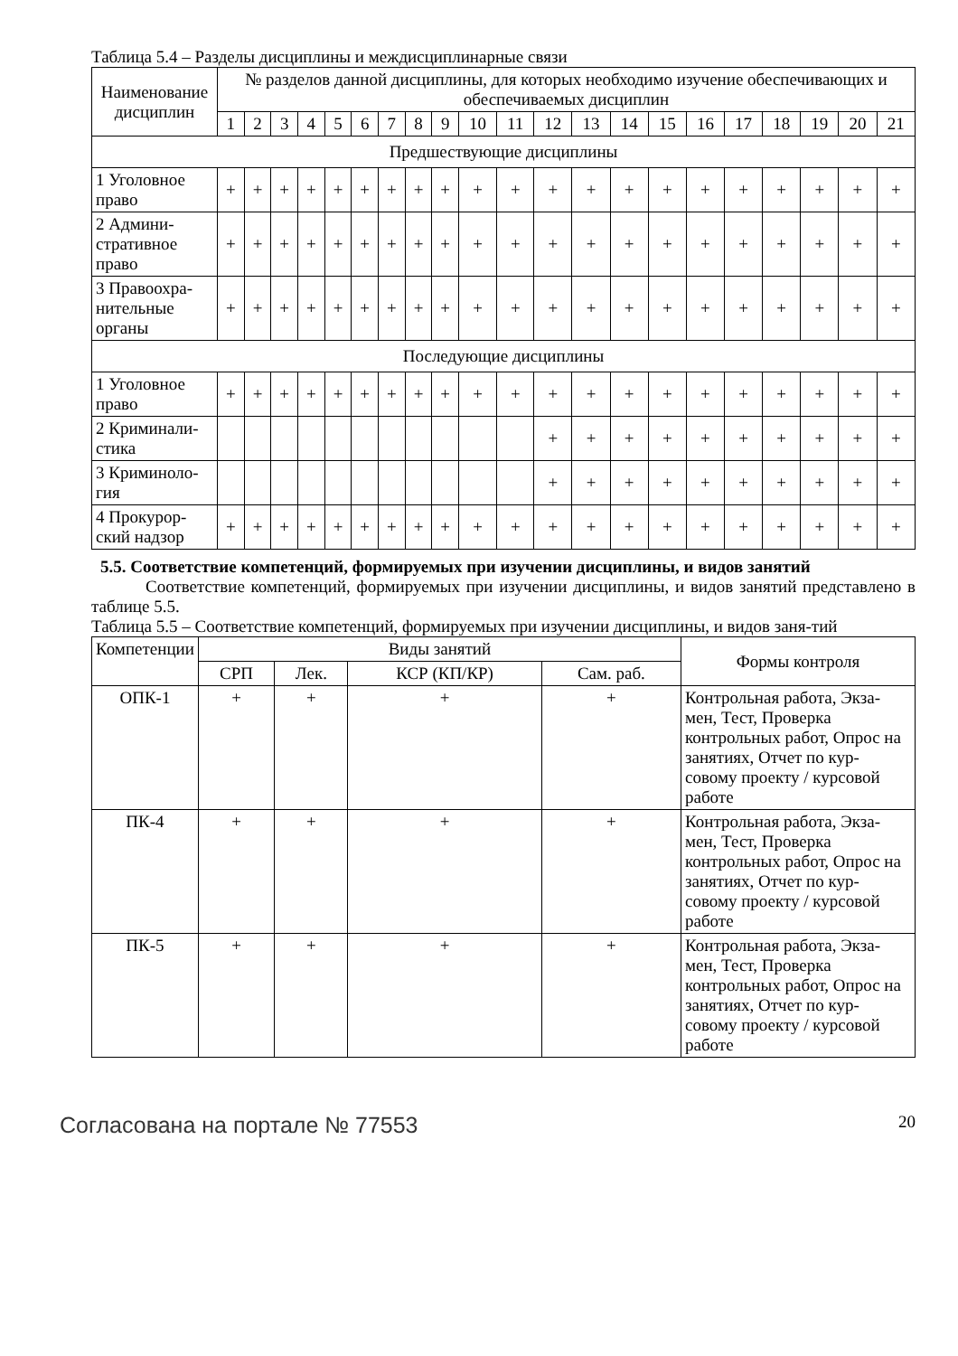Таблица 5.4 – Разделы дисциплины и междисциплинарные связи
| Наименование дисциплин | № разделов данной дисциплины, для которых необходимо изучение обеспечивающих и обеспечиваемых дисциплин | | | | | | | | | | | | | | | | | | | | |
| --- | --- | --- | --- | --- | --- | --- | --- | --- | --- | --- | --- | --- | --- | --- | --- | --- | --- | --- | --- | --- | --- |
| | 1 | 2 | 3 | 4 | 5 | 6 | 7 | 8 | 9 | 10 | 11 | 12 | 13 | 14 | 15 | 16 | 17 | 18 | 19 | 20 | 21 |
| Предшествующие дисциплины | | | | | | | | | | | | | | | | | | | | | |
| 1 Уголовное право | + | + | + | + | + | + | + | + | + | + | + | + | + | + | + | + | + | + | + | + | + |
| 2 Админи-стративное право | + | + | + | + | + | + | + | + | + | + | + | + | + | + | + | + | + | + | + | + | + |
| 3 Правоохра-нительные органы | + | + | + | + | + | + | + | + | + | + | + | + | + | + | + | + | + | + | + | + | + |
| Последующие дисциплины | | | | | | | | | | | | | | | | | | | | | |
| 1 Уголовное право | + | + | + | + | + | + | + | + | + | + | + | + | + | + | + | + | + | + | + | + | + |
| 2 Криминали-стика | | | | | | | | | | | | + | + | + | + | + | + | + | + | + | + |
| 3 Криминоло-гия | | | | | | | | | | | | + | + | + | + | + | + | + | + | + | + |
| 4 Прокурор-ский надзор | + | + | + | + | + | + | + | + | + | + | + | + | + | + | + | + | + | + | + | + | + |
5.5. Соответствие компетенций, формируемых при изучении дисциплины, и видов занятий
Соответствие компетенций, формируемых при изучении дисциплины, и видов занятий представлено в таблице 5.5.
Таблица 5.5 – Соответствие компетенций, формируемых при изучении дисциплины, и видов заня-тий
| Компетенции | Виды занятий | | | | Формы контроля |
| --- | --- | --- | --- | --- | --- |
| | СРП | Лек. | КСР (КП/КР) | Сам. раб. | |
| ОПК-1 | + | + | + | + | Контрольная работа, Экза-мен, Тест, Проверка контрольных работ, Опрос на занятиях, Отчет по кур-совому проекту / курсовой работе |
| ПК-4 | + | + | + | + | Контрольная работа, Экза-мен, Тест, Проверка контрольных работ, Опрос на занятиях, Отчет по кур-совому проекту / курсовой работе |
| ПК-5 | + | + | + | + | Контрольная работа, Экза-мен, Тест, Проверка контрольных работ, Опрос на занятиях, Отчет по кур-совому проекту / курсовой работе |
Согласована на портале № 77553 20